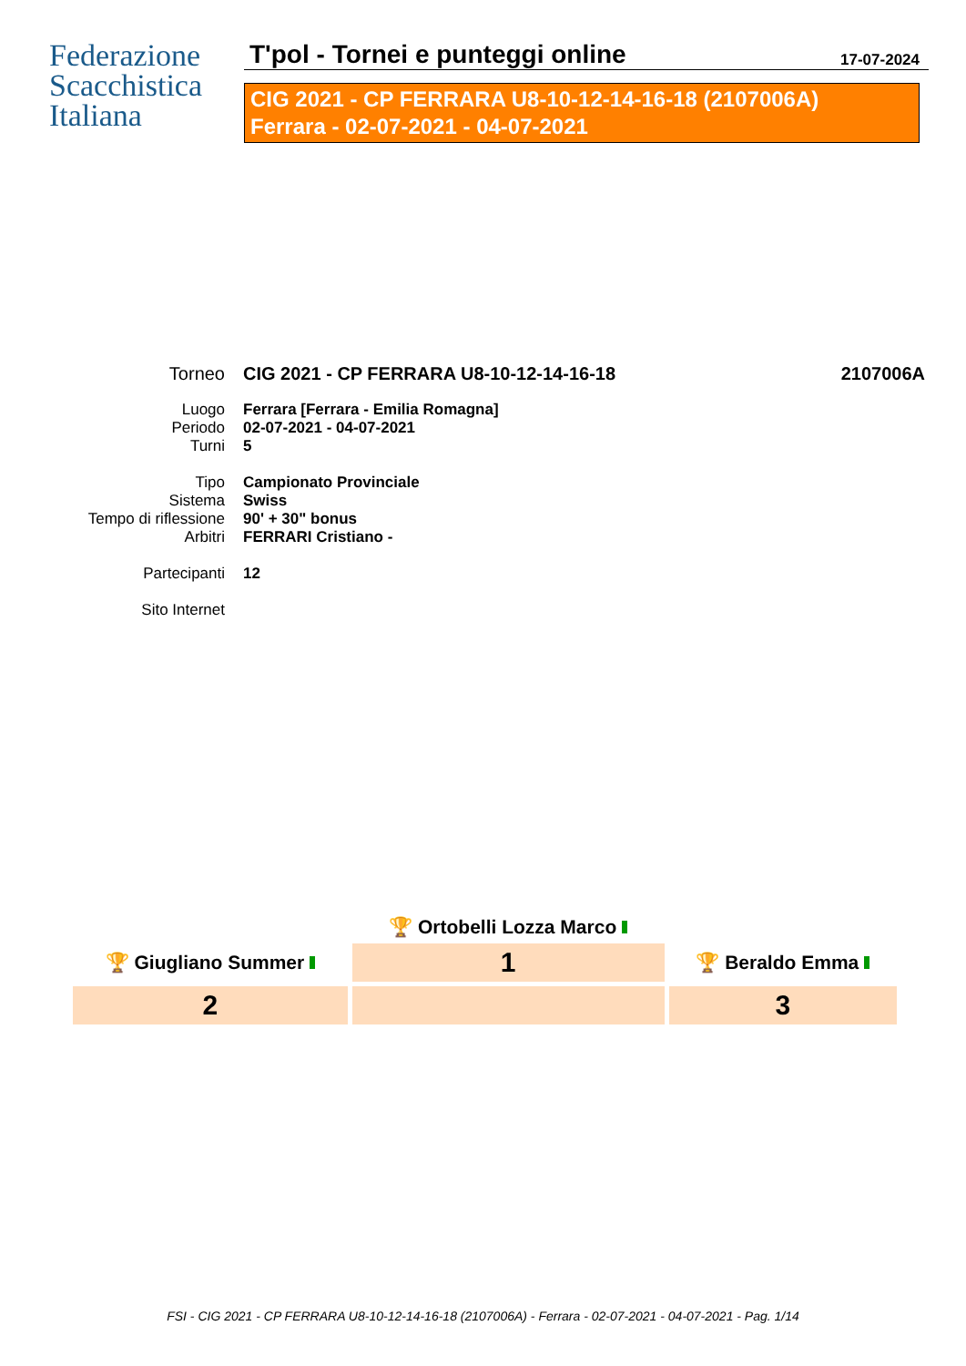Federazione
Scacchistica
Italiana
T'pol - Tornei e punteggi online
17-07-2024
CIG 2021 - CP FERRARA U8-10-12-14-16-18 (2107006A)
Ferrara - 02-07-2021 - 04-07-2021
| Torneo | CIG 2021 - CP FERRARA U8-10-12-14-16-18 | 2107006A |
| Luogo | Ferrara [Ferrara - Emilia Romagna] | |
| Periodo | 02-07-2021 - 04-07-2021 | |
| Turni | 5 | |
| Tipo | Campionato Provinciale | |
| Sistema | Swiss | |
| Tempo di riflessione | 90' + 30" bonus | |
| Arbitri | FERRARI Cristiano - | |
| Partecipanti | 12 | |
| Sito Internet | | |
| | 🏆 Ortobelli Lozza Marco | |
| 🏆 Giugliano Summer | 1 | 🏆 Beraldo Emma |
| 2 | | 3 |
FSI - CIG 2021 - CP FERRARA U8-10-12-14-16-18 (2107006A) - Ferrara - 02-07-2021 - 04-07-2021 - Pag. 1/14